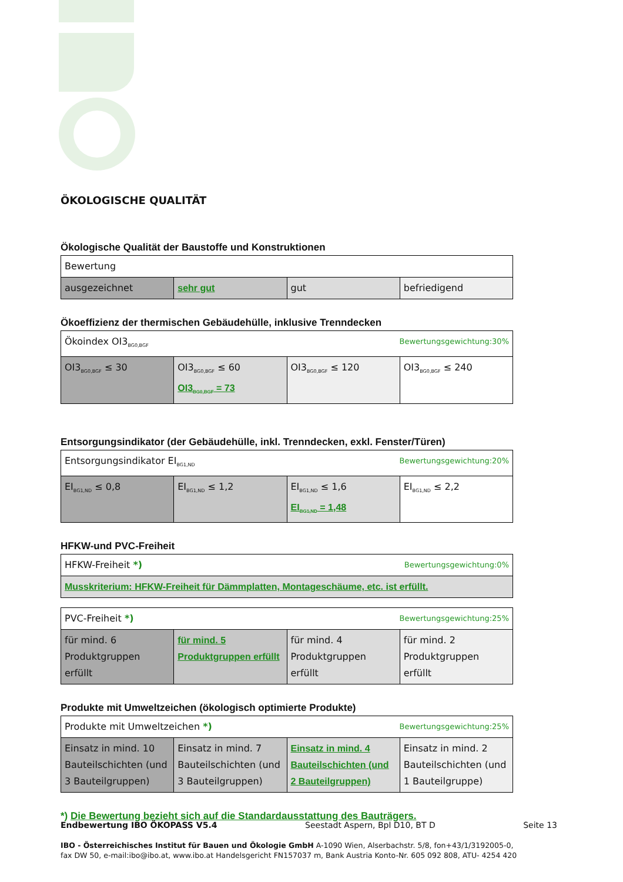ÖKOLOGISCHE QUALITÄT
Ökologische Qualität der Baustoffe und Konstruktionen
| Bewertung | | | |
| ausgezeichnet | sehr gut | gut | befriedigend |
Ökoeffizienz der thermischen Gebäudehülle, inklusive Trenndecken
| Ökoindex OI3<sub>BG0,BGF</sub> Bewertungsgewichtung:30% | | | |
| OI3<sub>BG0,BGF</sub> ≤ 30 | OI3<sub>BG0,BGF</sub> ≤ 60 OI3<sub>BG0,BGF</sub> = 73 | OI3<sub>BG0,BGF</sub> ≤ 120 | OI3<sub>BG0,BGF</sub> ≤ 240 |
Entsorgungsindikator (der Gebäudehülle, inkl. Trenndecken, exkl. Fenster/Türen)
| Entsorgungsindikator EI<sub>BG1,ND</sub> Bewertungsgewichtung:20% | | | |
| EI<sub>BG1,ND</sub> ≤ 0,8 | EI<sub>BG1,ND</sub> ≤ 1,2 | EI<sub>BG1,ND</sub> ≤ 1,6 EI<sub>BG1,ND</sub> = 1,48 | EI<sub>BG1,ND</sub> ≤ 2,2 |
HFKW-und PVC-Freiheit
| HFKW-Freiheit *) Bewertungsgewichtung:0% |
| Musskriterium: HFKW-Freiheit für Dämmplatten, Montageschäume, etc. ist erfüllt. |
| PVC-Freiheit *) Bewertungsgewichtung:25% | | | |
| für mind. 6 Produktgruppen erfüllt | für mind. 5 Produktgruppen erfüllt | für mind. 4 Produktgruppen erfüllt | für mind. 2 Produktgruppen erfüllt |
Produkte mit Umweltzeichen (ökologisch optimierte Produkte)
| Produkte mit Umweltzeichen *) Bewertungsgewichtung:25% | | | |
| Einsatz in mind. 10 Bauteilschichten (und 3 Bauteilgruppen) | Einsatz in mind. 7 Bauteilschichten (und 3 Bauteilgruppen) | Einsatz in mind. 4 Bauteilschichten (und 2 Bauteilgruppen) | Einsatz in mind. 2 Bauteilschichten (und 1 Bauteilgruppe) |
*) Die Bewertung bezieht sich auf die Standardausstattung des Bauträgers.
Endbewertung IBO ÖKOPASS V5.4 Seestadt Aspern, Bpl D10, BT D Seite 13
IBO - Österreichisches Institut für Bauen und Ökologie GmbH A-1090 Wien, Alserbachstr. 5/8, fon+43/1/3192005-0,
fax DW 50, e-mail:ibo@ibo.at, www.ibo.at Handelsgericht FN157037 m, Bank Austria Konto-Nr. 605 092 808, ATU- 4254 420